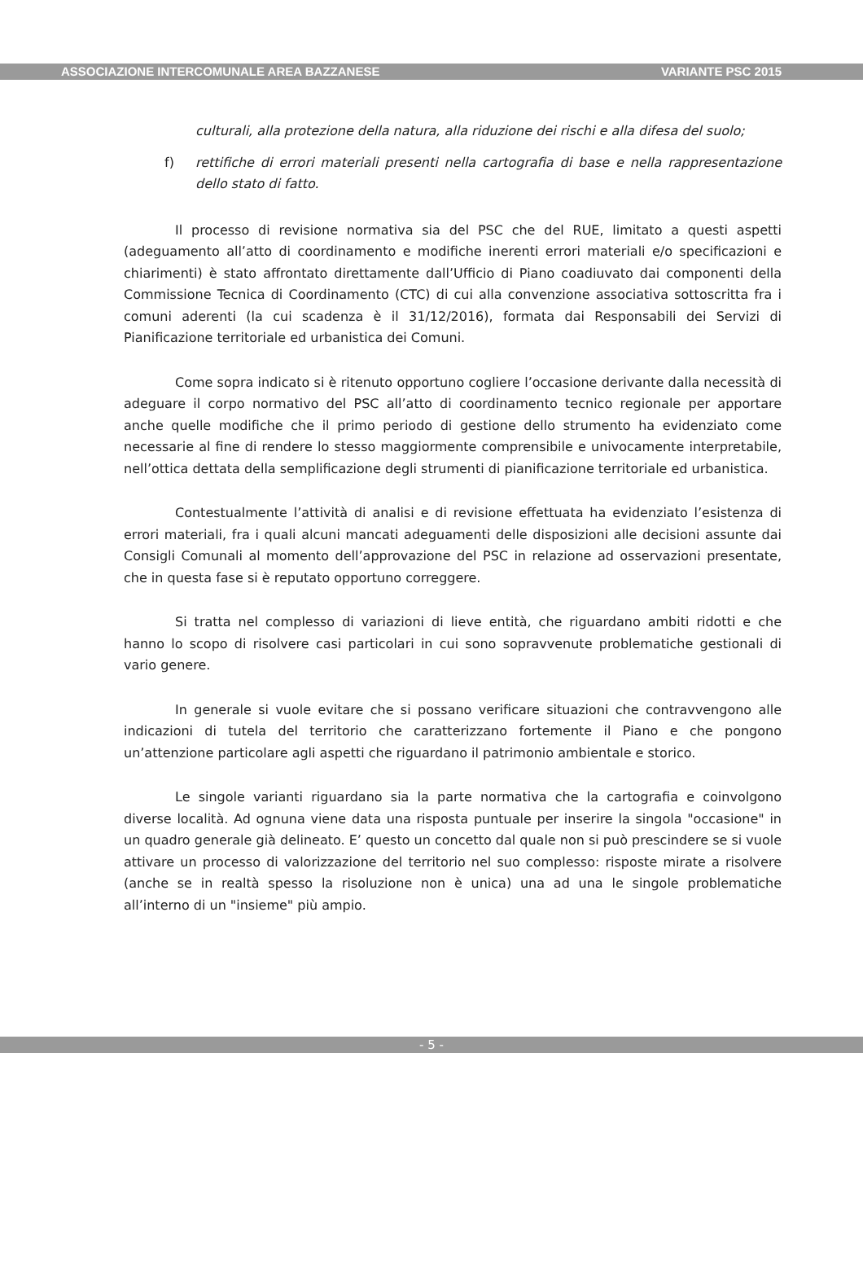ASSOCIAZIONE INTERCOMUNALE AREA BAZZANESE VARIANTE PSC 2015
culturali, alla protezione della natura, alla riduzione dei rischi e alla difesa del suolo;
f) rettifiche di errori materiali presenti nella cartografia di base e nella rappresentazione dello stato di fatto.
Il processo di revisione normativa sia del PSC che del RUE, limitato a questi aspetti (adeguamento all’atto di coordinamento e modifiche inerenti errori materiali e/o specificazioni e chiarimenti) è stato affrontato direttamente dall’Ufficio di Piano coadiuvato dai componenti della Commissione Tecnica di Coordinamento (CTC) di cui alla convenzione associativa sottoscritta fra i comuni aderenti (la cui scadenza è il 31/12/2016), formata dai Responsabili dei Servizi di Pianificazione territoriale ed urbanistica dei Comuni.
Come sopra indicato si è ritenuto opportuno cogliere l’occasione derivante dalla necessità di adeguare il corpo normativo del PSC all’atto di coordinamento tecnico regionale per apportare anche quelle modifiche che il primo periodo di gestione dello strumento ha evidenziato come necessarie al fine di rendere lo stesso maggiormente comprensibile e univocamente interpretabile, nell’ottica dettata della semplificazione degli strumenti di pianificazione territoriale ed urbanistica.
Contestualmente l’attività di analisi e di revisione effettuata ha evidenziato l’esistenza di errori materiali, fra i quali alcuni mancati adeguamenti delle disposizioni alle decisioni assunte dai Consigli Comunali al momento dell’approvazione del PSC in relazione ad osservazioni presentate, che in questa fase si è reputato opportuno correggere.
Si tratta nel complesso di variazioni di lieve entità, che riguardano ambiti ridotti e che hanno lo scopo di risolvere casi particolari in cui sono sopravvenute problematiche gestionali di vario genere.
In generale si vuole evitare che si possano verificare situazioni che contravvengono alle indicazioni di tutela del territorio che caratterizzano fortemente il Piano e che pongono un’attenzione particolare agli aspetti che riguardano il patrimonio ambientale e storico.
Le singole varianti riguardano sia la parte normativa che la cartografia e coinvolgono diverse località. Ad ognuna viene data una risposta puntuale per inserire la singola "occasione" in un quadro generale già delineato. E’ questo un concetto dal quale non si può prescindere se si vuole attivare un processo di valorizzazione del territorio nel suo complesso: risposte mirate a risolvere (anche se in realtà spesso la risoluzione non è unica) una ad una le singole problematiche all’interno di un "insieme" più ampio.
- 5 -